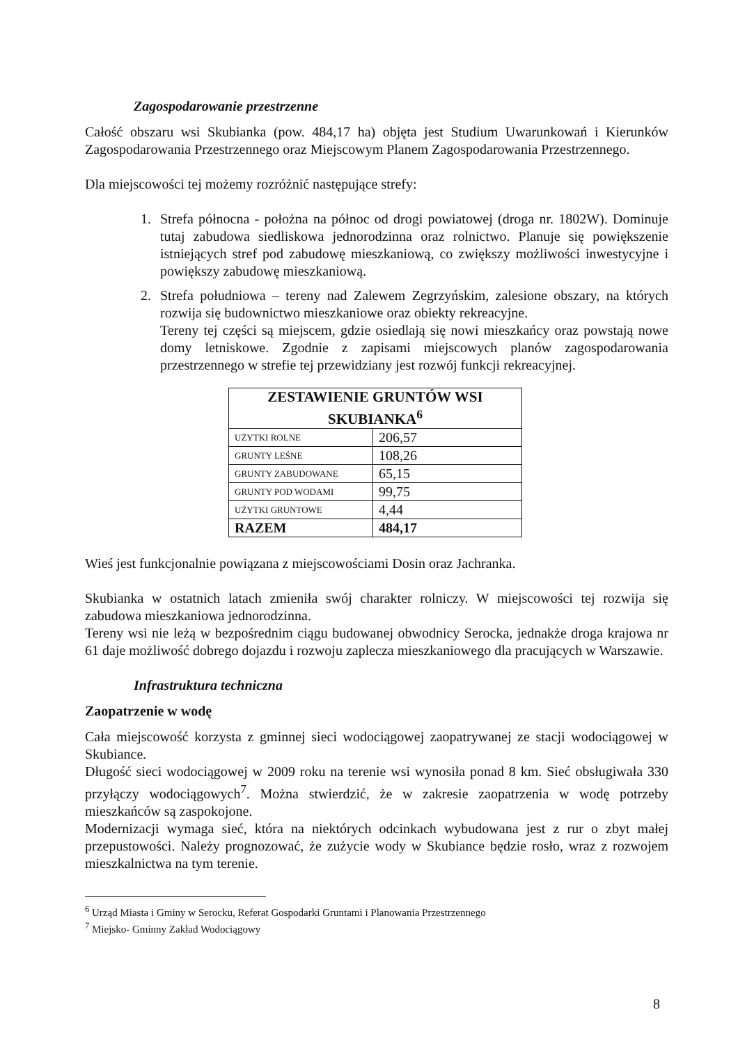Zagospodarowanie przestrzenne
Całość obszaru wsi Skubianka (pow. 484,17 ha) objęta jest Studium Uwarunkowań i Kierunków Zagospodarowania Przestrzennego oraz Miejscowym Planem Zagospodarowania Przestrzennego.
Dla miejscowości tej możemy rozróżnić następujące strefy:
1. Strefa północna - położna na północ od drogi powiatowej (droga nr. 1802W). Dominuje tutaj zabudowa siedliskowa jednorodzinna oraz rolnictwo. Planuje się powiększenie istniejących stref pod zabudowę mieszkaniową, co zwiększy możliwości inwestycyjne i powiększy zabudowę mieszkaniową.
2. Strefa południowa – tereny nad Zalewem Zegrzyńskim, zalesione obszary, na których rozwija się budownictwo mieszkaniowe oraz obiekty rekreacyjne.
Tereny tej części są miejscem, gdzie osiedlają się nowi mieszkańcy oraz powstają nowe domy letniskowe. Zgodnie z zapisami miejscowych planów zagospodarowania przestrzennego w strefie tej przewidziany jest rozwój funkcji rekreacyjnej.
| ZESTAWIENIE GRUNTÓW WSI SKUBIANKA<sup>6</sup> | |
| --- | --- |
| UŻYTKI ROLNE | 206,57 |
| GRUNTY LEŚNE | 108,26 |
| GRUNTY ZABUDOWANE | 65,15 |
| GRUNTY POD WODAMI | 99,75 |
| UŻYTKI GRUNTOWE | 4,44 |
| RAZEM | 484,17 |
Wieś jest funkcjonalnie powiązana z miejscowościami Dosin oraz Jachranka.
Skubianka w ostatnich latach zmieniła swój charakter rolniczy. W miejscowości tej rozwija się zabudowa mieszkaniowa jednorodzinna.
Tereny wsi nie leżą w bezpośrednim ciągu budowanej obwodnicy Serocka, jednakże droga krajowa nr 61 daje możliwość dobrego dojazdu i rozwoju zaplecza mieszkaniowego dla pracujących w Warszawie.
Infrastruktura techniczna
Zaopatrzenie w wodę
Cała miejscowość korzysta z gminnej sieci wodociągowej zaopatrywanej ze stacji wodociągowej w Skubiance.
Długość sieci wodociągowej w 2009 roku na terenie wsi wynosiła ponad 8 km. Sieć obsługiwała 330 przyłączy wodociągowych<sup>7</sup>. Można stwierdzić, że w zakresie zaopatrzenia w wodę potrzeby mieszkańców są zaspokojone.
Modernizacji wymaga sieć, która na niektórych odcinkach wybudowana jest z rur o zbyt małej przepustowości. Należy prognozować, że zużycie wody w Skubiance będzie rosło, wraz z rozwojem mieszkalnictwa na tym terenie.
<sup>6</sup> Urząd Miasta i Gminy w Serocku, Referat Gospodarki Gruntami i Planowania Przestrzennego
<sup>7</sup> Miejsko- Gminny Zakład Wodociągowy
8